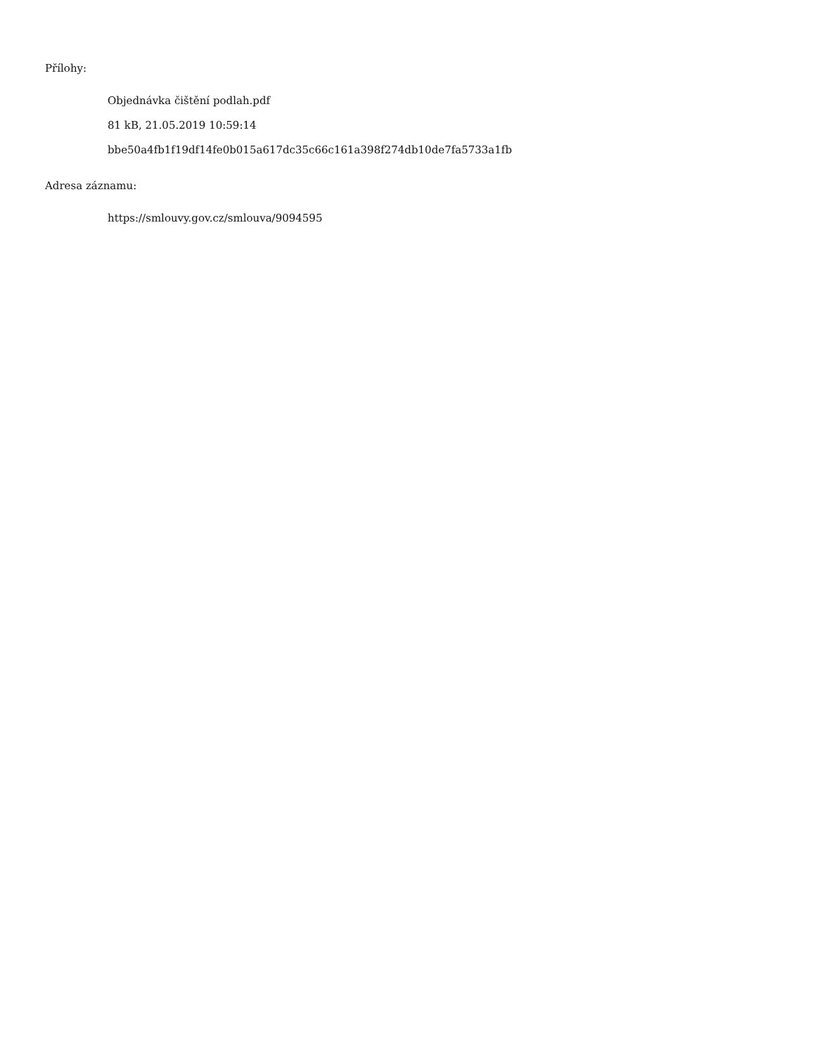Přílohy:
Objednávka čištění podlah.pdf
81 kB, 21.05.2019 10:59:14
bbe50a4fb1f19df14fe0b015a617dc35c66c161a398f274db10de7fa5733a1fb
Adresa záznamu:
https://smlouvy.gov.cz/smlouva/9094595